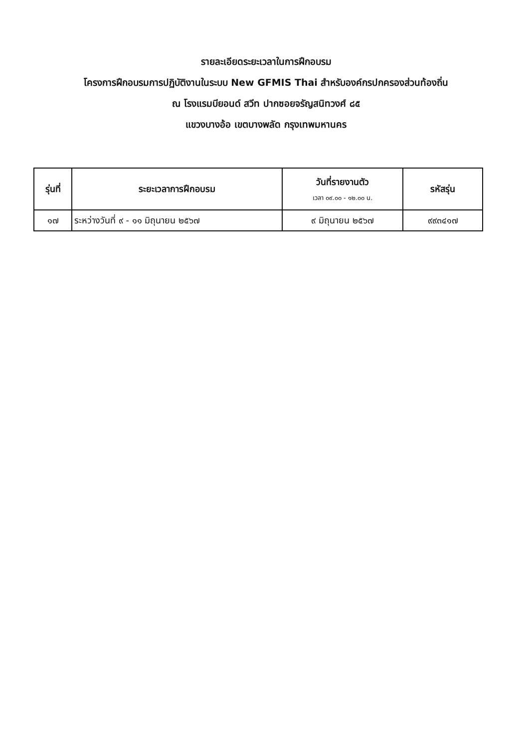รายละเอียดระยะเวลาในการฝึกอบรม
โครงการฝึกอบรมการปฏิบัติงานในระบบ New GFMIS Thai สำหรับองค์กรปกครองส่วนท้องถิ่น
ณ โรงแรมบียอนด์ สวีท ปากซอยจรัญสนิทวงศ์ ๘๕
แขวงบางอ้อ เขตบางพลัด กรุงเทพมหานคร
| รุ่นที่ | ระยะเวลาการฝึกอบรม | วันที่รายงานตัว เวลา ๐๙.๐๐ - ๑๒.๐๐ น. | รหัสรุ่น |
| --- | --- | --- | --- |
| ๑๗ | ระหว่างวันที่ ๙ - ๑๑ มิถุนายน ๒๕๖๗ | ๙ มิถุนายน ๒๕๖๗ | ๙๙๓๔๑๗ |